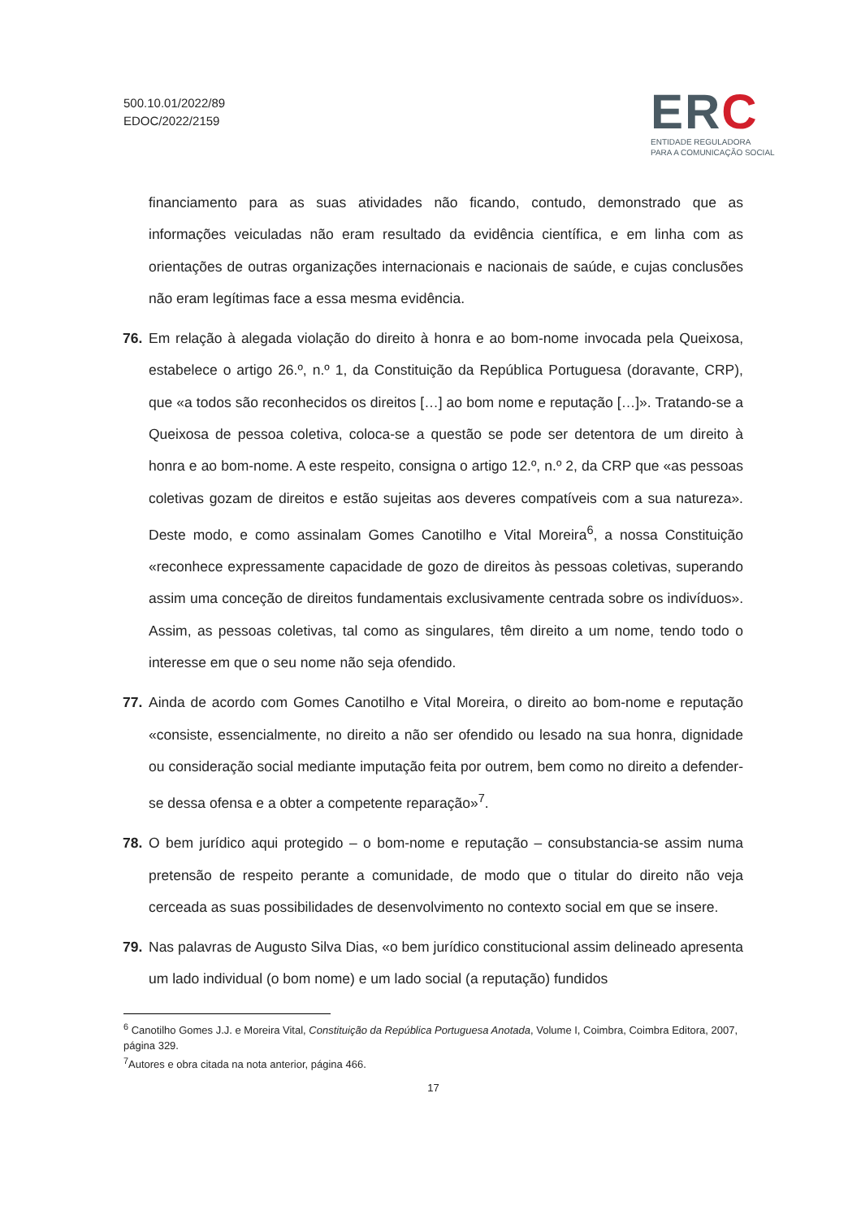500.10.01/2022/89
EDOC/2022/2159
ERC
ENTIDADE REGULADORA
PARA A COMUNICAÇÃO SOCIAL
financiamento para as suas atividades não ficando, contudo, demonstrado que as informações veiculadas não eram resultado da evidência científica, e em linha com as orientações de outras organizações internacionais e nacionais de saúde, e cujas conclusões não eram legítimas face a essa mesma evidência.
76. Em relação à alegada violação do direito à honra e ao bom-nome invocada pela Queixosa, estabelece o artigo 26.º, n.º 1, da Constituição da República Portuguesa (doravante, CRP), que «a todos são reconhecidos os direitos […] ao bom nome e reputação […]». Tratando-se a Queixosa de pessoa coletiva, coloca-se a questão se pode ser detentora de um direito à honra e ao bom-nome. A este respeito, consigna o artigo 12.º, n.º 2, da CRP que «as pessoas coletivas gozam de direitos e estão sujeitas aos deveres compatíveis com a sua natureza». Deste modo, e como assinalam Gomes Canotilho e Vital Moreira<sup>6</sup>, a nossa Constituição «reconhece expressamente capacidade de gozo de direitos às pessoas coletivas, superando assim uma conceção de direitos fundamentais exclusivamente centrada sobre os indivíduos». Assim, as pessoas coletivas, tal como as singulares, têm direito a um nome, tendo todo o interesse em que o seu nome não seja ofendido.
77. Ainda de acordo com Gomes Canotilho e Vital Moreira, o direito ao bom-nome e reputação «consiste, essencialmente, no direito a não ser ofendido ou lesado na sua honra, dignidade ou consideração social mediante imputação feita por outrem, bem como no direito a defender-se dessa ofensa e a obter a competente reparação»<sup>7</sup>.
78. O bem jurídico aqui protegido – o bom-nome e reputação – consubstancia-se assim numa pretensão de respeito perante a comunidade, de modo que o titular do direito não veja cerceada as suas possibilidades de desenvolvimento no contexto social em que se insere.
79. Nas palavras de Augusto Silva Dias, «o bem jurídico constitucional assim delineado apresenta um lado individual (o bom nome) e um lado social (a reputação) fundidos
<sup>6</sup> Canotilho Gomes J.J. e Moreira Vital, Constituição da República Portuguesa Anotada, Volume I, Coimbra, Coimbra Editora, 2007, página 329.
<sup>7</sup> Autores e obra citada na nota anterior, página 466.
17